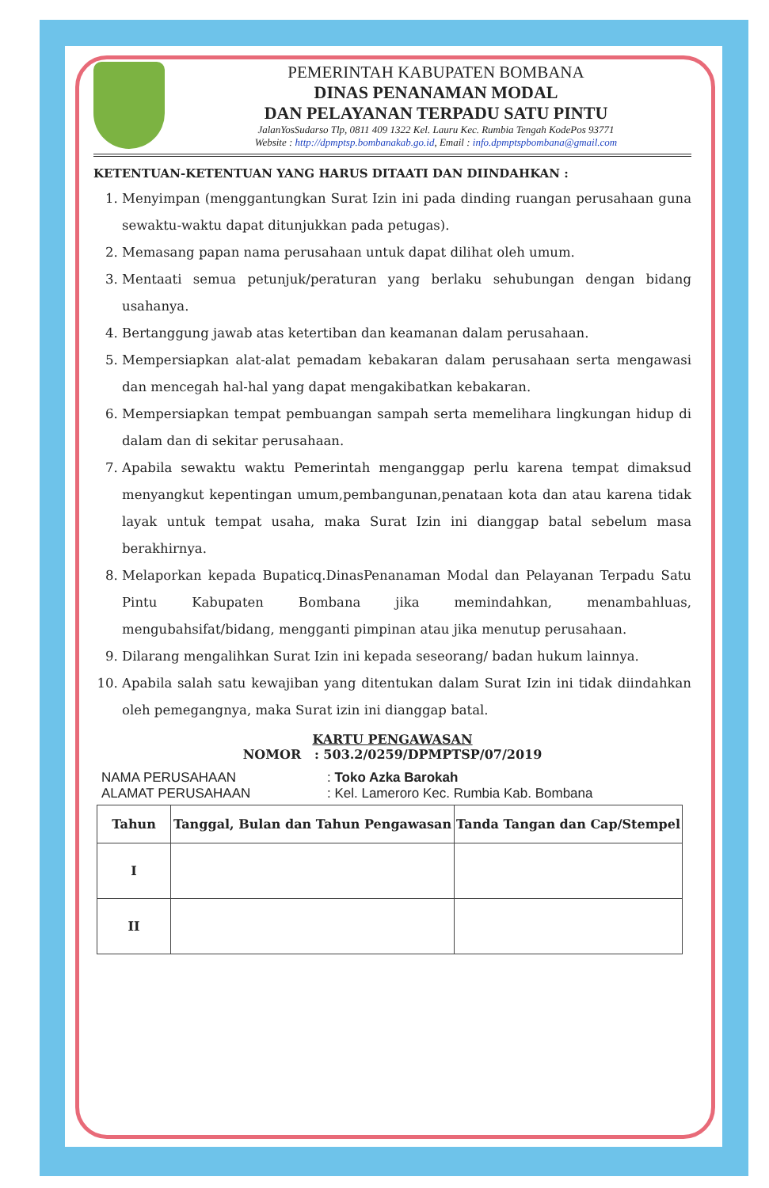PEMERINTAH KABUPATEN BOMBANA
DINAS PENANAMAN MODAL
DAN PELAYANAN TERPADU SATU PINTU
JalanYosSudarso Tlp, 0811 409 1322 Kel. Lauru Kec. Rumbia Tengah KodePos 93771
Website : http://dpmptsp.bombanakab.go.id, Email : info.dpmptspbombana@gmail.com
KETENTUAN-KETENTUAN YANG HARUS DITAATI DAN DIINDAHKAN :
1. Menyimpan (menggantungkan Surat Izin ini pada dinding ruangan perusahaan guna sewaktu-waktu dapat ditunjukkan pada petugas).
2. Memasang papan nama perusahaan untuk dapat dilihat oleh umum.
3. Mentaati semua petunjuk/peraturan yang berlaku sehubungan dengan bidang usahanya.
4. Bertanggung jawab atas ketertiban dan keamanan dalam perusahaan.
5. Mempersiapkan alat-alat pemadam kebakaran dalam perusahaan serta mengawasi dan mencegah hal-hal yang dapat mengakibatkan kebakaran.
6. Mempersiapkan tempat pembuangan sampah serta memelihara lingkungan hidup di dalam dan di sekitar perusahaan.
7. Apabila sewaktu waktu Pemerintah menganggap perlu karena tempat dimaksud menyangkut kepentingan umum,pembangunan,penataan kota dan atau karena tidak layak untuk tempat usaha, maka Surat Izin ini dianggap batal sebelum masa berakhirnya.
8. Melaporkan kepada Bupaticq.DinasPenanaman Modal dan Pelayanan Terpadu Satu Pintu Kabupaten Bombana jika memindahkan, menambahluas, mengubahsifat/bidang, mengganti pimpinan atau jika menutup perusahaan.
9. Dilarang mengalihkan Surat Izin ini kepada seseorang/ badan hukum lainnya.
10. Apabila salah satu kewajiban yang ditentukan dalam Surat Izin ini tidak diindahkan oleh pemegangnya, maka Surat izin ini dianggap batal.
KARTU PENGAWASAN
NOMOR : 503.2/0259/DPMPTSP/07/2019
NAMA PERUSAHAAN: Toko Azka Barokah
ALAMAT PERUSAHAAN: Kel. Lameroro Kec. Rumbia Kab. Bombana
| Tahun | Tanggal, Bulan dan Tahun Pengawasan | Tanda Tangan dan Cap/Stempel |
| --- | --- | --- |
| I | | |
| II | | |